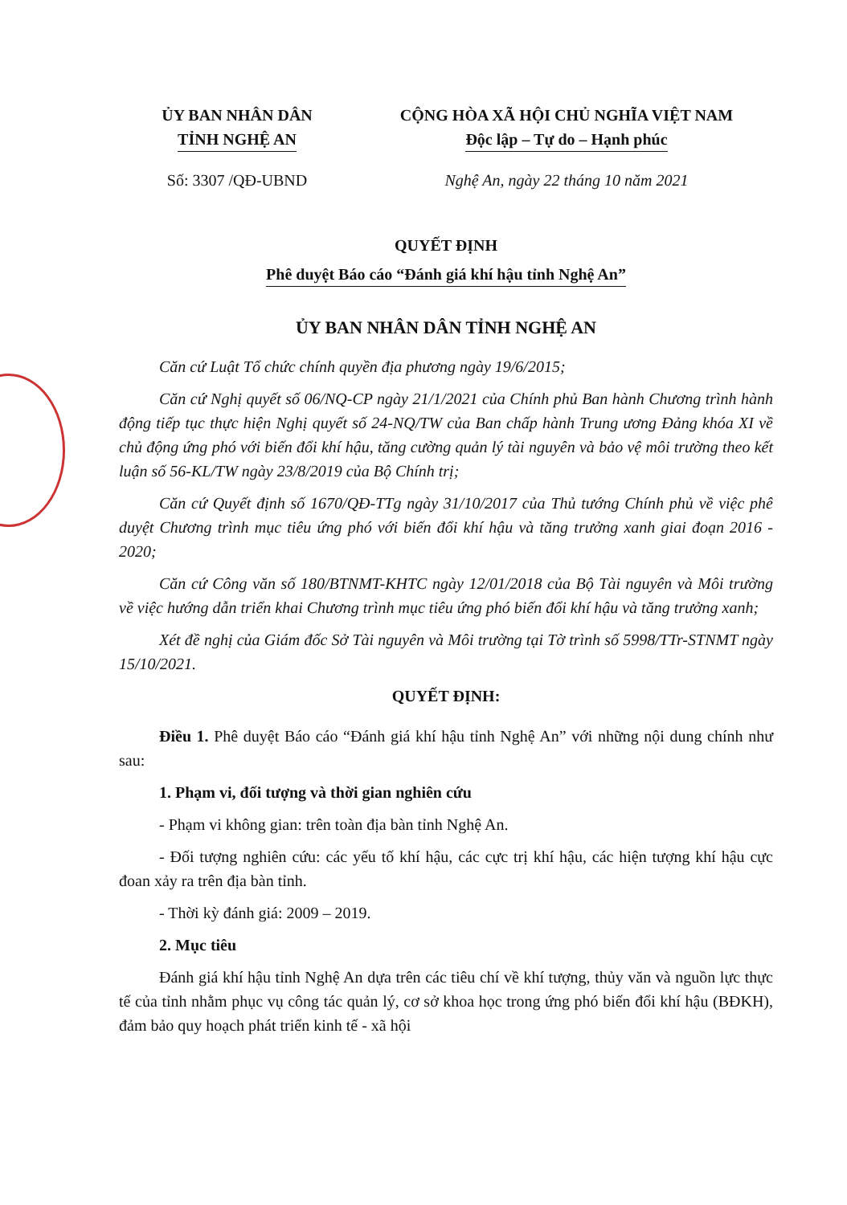ỦY BAN NHÂN DÂN
TỈNH NGHỆ AN
Số: 3307 /QĐ-UBND
CỘNG HÒA XÃ HỘI CHỦ NGHĨA VIỆT NAM
Độc lập – Tự do – Hạnh phúc
Nghệ An, ngày 22 tháng 10 năm 2021
QUYẾT ĐỊNH
Phê duyệt Báo cáo “Đánh giá khí hậu tỉnh Nghệ An”
ỦY BAN NHÂN DÂN TỈNH NGHỆ AN
Căn cứ Luật Tổ chức chính quyền địa phương ngày 19/6/2015;
Căn cứ Nghị quyết số 06/NQ-CP ngày 21/1/2021 của Chính phủ Ban hành Chương trình hành động tiếp tục thực hiện Nghị quyết số 24-NQ/TW của Ban chấp hành Trung ương Đảng khóa XI về chủ động ứng phó với biến đổi khí hậu, tăng cường quản lý tài nguyên và bảo vệ môi trường theo kết luận số 56-KL/TW ngày 23/8/2019 của Bộ Chính trị;
Căn cứ Quyết định số 1670/QĐ-TTg ngày 31/10/2017 của Thủ tướng Chính phủ về việc phê duyệt Chương trình mục tiêu ứng phó với biến đổi khí hậu và tăng trưởng xanh giai đoạn 2016 - 2020;
Căn cứ Công văn số 180/BTNMT-KHTC ngày 12/01/2018 của Bộ Tài nguyên và Môi trường về việc hướng dẫn triển khai Chương trình mục tiêu ứng phó biến đổi khí hậu và tăng trưởng xanh;
Xét đề nghị của Giám đốc Sở Tài nguyên và Môi trường tại Tờ trình số 5998/TTr-STNMT ngày 15/10/2021.
QUYẾT ĐỊNH:
Điều 1. Phê duyệt Báo cáo “Đánh giá khí hậu tỉnh Nghệ An” với những nội dung chính như sau:
1. Phạm vi, đối tượng và thời gian nghiên cứu
- Phạm vi không gian: trên toàn địa bàn tỉnh Nghệ An.
- Đối tượng nghiên cứu: các yếu tố khí hậu, các cực trị khí hậu, các hiện tượng khí hậu cực đoan xảy ra trên địa bàn tỉnh.
- Thời kỳ đánh giá: 2009 – 2019.
2. Mục tiêu
Đánh giá khí hậu tỉnh Nghệ An dựa trên các tiêu chí về khí tượng, thủy văn và nguồn lực thực tế của tỉnh nhằm phục vụ công tác quản lý, cơ sở khoa học trong ứng phó biến đổi khí hậu (BĐKH), đảm bảo quy hoạch phát triển kinh tế - xã hội